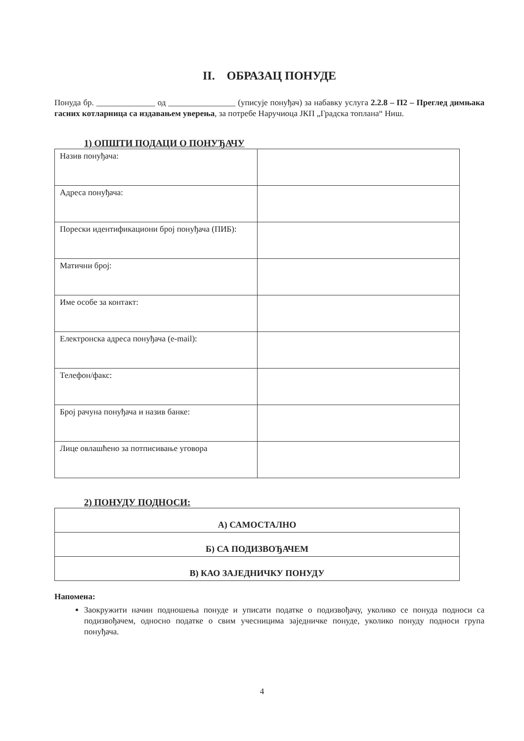II. ОБРАЗАЦ ПОНУДЕ
Понуда бр. ______________ од ________________ (уписује понуђач) за набавку услуга 2.2.8 – П2 – Преглед димњака гасних котларница са издавањем уверења, за потребе Наручиоца ЈКП „Градска топлана“ Ниш.
1) ОПШТИ ПОДАЦИ О ПОНУЂАЧУ
| Назив понуђача: | |
| Адреса понуђача: | |
| Порески идентификациони број понуђача (ПИБ): | |
| Матични број: | |
| Име особе за контакт: | |
| Електронска адреса понуђача (e-mail): | |
| Телефон/факс: | |
| Број рачуна понуђача и назив банке: | |
| Лице овлашћено за потписивање уговора | |
2) ПОНУДУ ПОДНОСИ:
| А) САМОСТАЛНО |
| Б) СА ПОДИЗВОЂАЧЕМ |
| В) КАО ЗАЈЕДНИЧКУ ПОНУДУ |
Напомена:
Заокружити начин подношења понуде и уписати податке о подизвођачу, уколико се понуда подноси са подизвођачем, односно податке о свим учесницима заједничке понуде, уколико понуду подноси група понуђача.
4